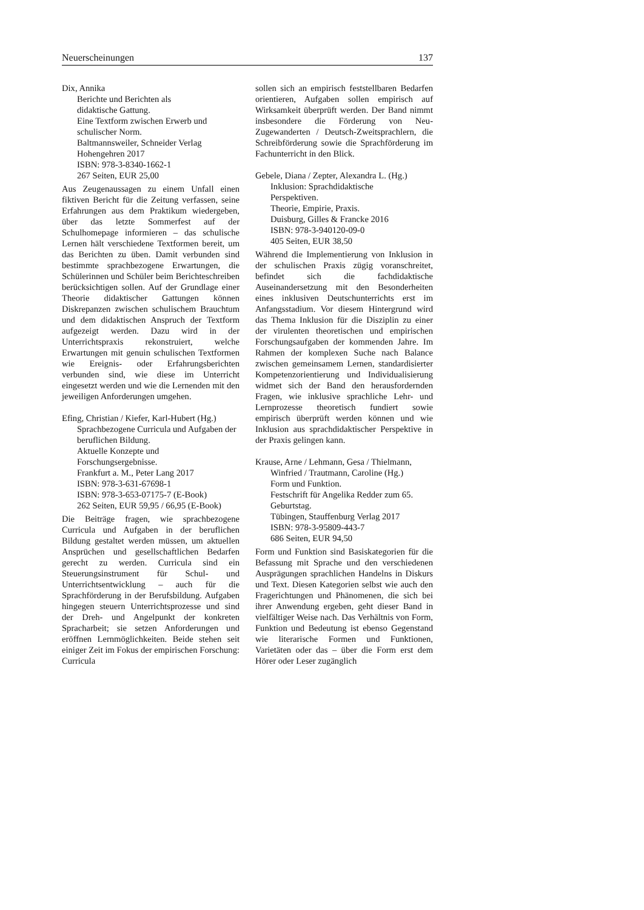Neuerscheinungen 137
Dix, Annika
Berichte und Berichten als
didaktische Gattung.
Eine Textform zwischen Erwerb und
schulischer Norm.
Baltmannsweiler, Schneider Verlag
Hohengehren 2017
ISBN: 978-3-8340-1662-1
267 Seiten, EUR 25,00
Aus Zeugenaussagen zu einem Unfall einen fiktiven Bericht für die Zeitung verfassen, seine Erfahrungen aus dem Praktikum wiedergeben, über das letzte Sommerfest auf der Schulhomepage informieren – das schulische Lernen hält verschiedene Textformen bereit, um das Berichten zu üben. Damit verbunden sind bestimmte sprachbezogene Erwartungen, die Schülerinnen und Schüler beim Berichteschreiben berücksichtigen sollen. Auf der Grundlage einer Theorie didaktischer Gattungen können Diskrepanzen zwischen schulischem Brauchtum und dem didaktischen Anspruch der Textform aufgezeigt werden. Dazu wird in der Unterrichtspraxis rekonstruiert, welche Erwartungen mit genuin schulischen Textformen wie Ereignis- oder Erfahrungsberichten verbunden sind, wie diese im Unterricht eingesetzt werden und wie die Lernenden mit den jeweiligen Anforderungen umgehen.
Efing, Christian / Kiefer, Karl-Hubert (Hg.)
Sprachbezogene Curricula und Aufgaben der beruflichen Bildung.
Aktuelle Konzepte und
Forschungsergebnisse.
Frankfurt a. M., Peter Lang 2017
ISBN: 978-3-631-67698-1
ISBN: 978-3-653-07175-7 (E-Book)
262 Seiten, EUR 59,95 / 66,95 (E-Book)
Die Beiträge fragen, wie sprachbezogene Curricula und Aufgaben in der beruflichen Bildung gestaltet werden müssen, um aktuellen Ansprüchen und gesellschaftlichen Bedarfen gerecht zu werden. Curricula sind ein Steuerungsinstrument für Schul- und Unterrichtsentwicklung – auch für die Sprachförderung in der Berufsbildung. Aufgaben hingegen steuern Unterrichtsprozesse und sind der Dreh- und Angelpunkt der konkreten Spracharbeit; sie setzen Anforderungen und eröffnen Lernmöglichkeiten. Beide stehen seit einiger Zeit im Fokus der empirischen Forschung: Curricula
sollen sich an empirisch feststellbaren Bedarfen orientieren, Aufgaben sollen empirisch auf Wirksamkeit überprüft werden. Der Band nimmt insbesondere die Förderung von Neu-Zugewanderten / Deutsch-Zweitsprachlern, die Schreibförderung sowie die Sprachförderung im Fachunterricht in den Blick.
Gebele, Diana / Zepter, Alexandra L. (Hg.)
Inklusion: Sprachdidaktische
Perspektiven.
Theorie, Empirie, Praxis.
Duisburg, Gilles & Francke 2016
ISBN: 978-3-940120-09-0
405 Seiten, EUR 38,50
Während die Implementierung von Inklusion in der schulischen Praxis zügig voranschreitet, befindet sich die fachdidaktische Auseinandersetzung mit den Besonderheiten eines inklusiven Deutschunterrichts erst im Anfangsstadium. Vor diesem Hintergrund wird das Thema Inklusion für die Disziplin zu einer der virulenten theoretischen und empirischen Forschungsaufgaben der kommenden Jahre. Im Rahmen der komplexen Suche nach Balance zwischen gemeinsamem Lernen, standardisierter Kompetenzorientierung und Individualisierung widmet sich der Band den herausfordernden Fragen, wie inklusive sprachliche Lehr- und Lernprozesse theoretisch fundiert sowie empirisch überprüft werden können und wie Inklusion aus sprachdidaktischer Perspektive in der Praxis gelingen kann.
Krause, Arne / Lehmann, Gesa / Thielmann,
Winfried / Trautmann, Caroline (Hg.)
Form und Funktion.
Festschrift für Angelika Redder zum 65. Geburtstag.
Tübingen, Stauffenburg Verlag 2017
ISBN: 978-3-95809-443-7
686 Seiten, EUR 94,50
Form und Funktion sind Basiskategorien für die Befassung mit Sprache und den verschiedenen Ausprägungen sprachlichen Handelns in Diskurs und Text. Diesen Kategorien selbst wie auch den Fragerichtungen und Phänomenen, die sich bei ihrer Anwendung ergeben, geht dieser Band in vielfältiger Weise nach. Das Verhältnis von Form, Funktion und Bedeutung ist ebenso Gegenstand wie literarische Formen und Funktionen, Varietäten oder das – über die Form erst dem Hörer oder Leser zugänglich